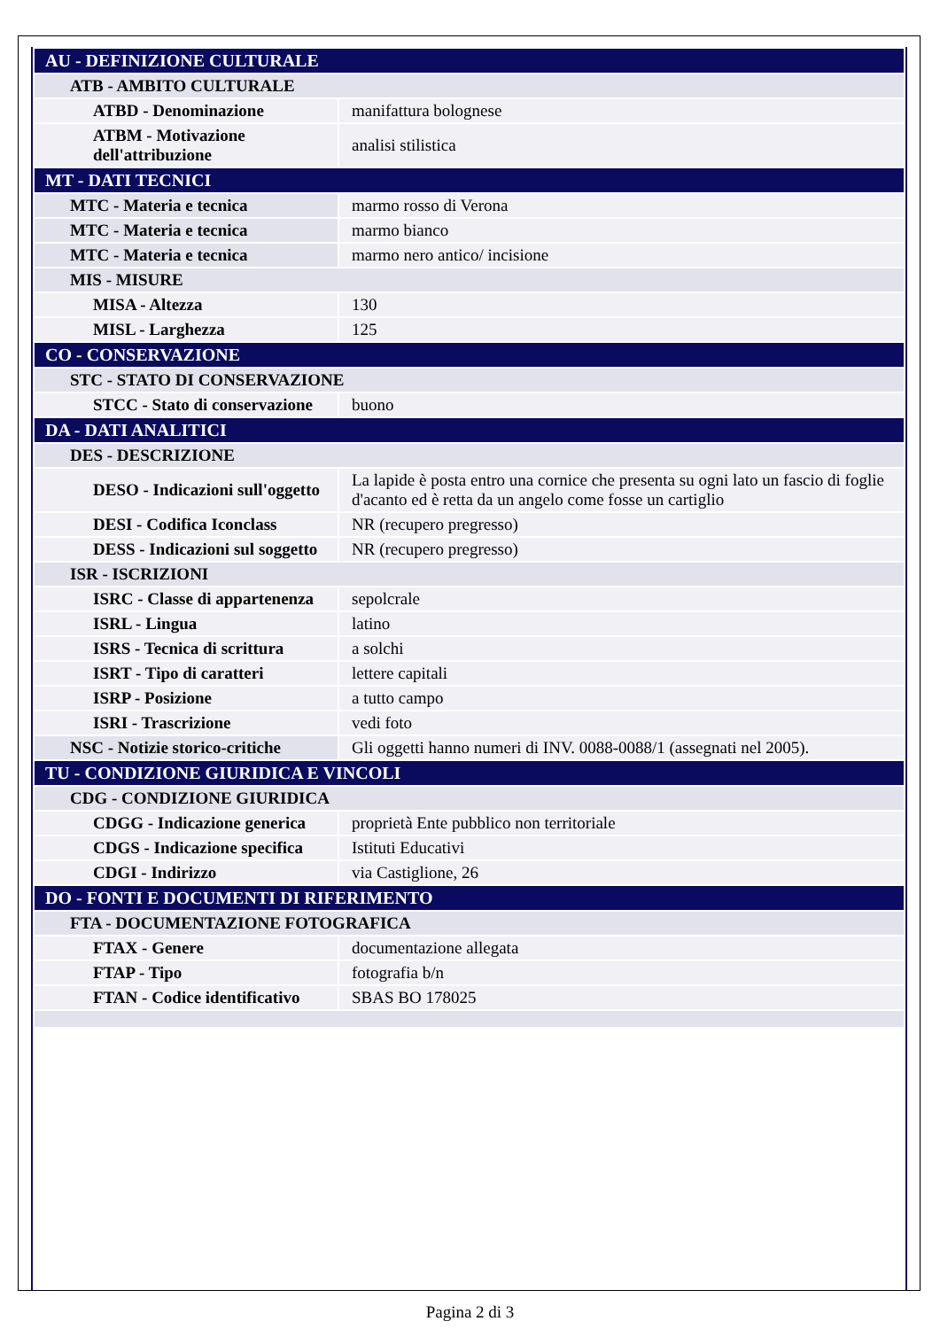| AU - DEFINIZIONE CULTURALE | |
| ATB - AMBITO CULTURALE | |
| ATBD - Denominazione | manifattura bolognese |
| ATBM - Motivazione dell'attribuzione | analisi stilistica |
| MT - DATI TECNICI | |
| MTC - Materia e tecnica | marmo rosso di Verona |
| MTC - Materia e tecnica | marmo bianco |
| MTC - Materia e tecnica | marmo nero antico/ incisione |
| MIS - MISURE | |
| MISA - Altezza | 130 |
| MISL - Larghezza | 125 |
| CO - CONSERVAZIONE | |
| STC - STATO DI CONSERVAZIONE | |
| STCC - Stato di conservazione | buono |
| DA - DATI ANALITICI | |
| DES - DESCRIZIONE | |
| DESO - Indicazioni sull'oggetto | La lapide è posta entro una cornice che presenta su ogni lato un fascio di foglie d'acanto ed è retta da un angelo come fosse un cartiglio |
| DESI - Codifica Iconclass | NR (recupero pregresso) |
| DESS - Indicazioni sul soggetto | NR (recupero pregresso) |
| ISR - ISCRIZIONI | |
| ISRC - Classe di appartenenza | sepolcrale |
| ISRL - Lingua | latino |
| ISRS - Tecnica di scrittura | a solchi |
| ISRT - Tipo di caratteri | lettere capitali |
| ISRP - Posizione | a tutto campo |
| ISRI - Trascrizione | vedi foto |
| NSC - Notizie storico-critiche | Gli oggetti hanno numeri di INV. 0088-0088/1 (assegnati nel 2005). |
| TU - CONDIZIONE GIURIDICA E VINCOLI | |
| CDG - CONDIZIONE GIURIDICA | |
| CDGG - Indicazione generica | proprietà Ente pubblico non territoriale |
| CDGS - Indicazione specifica | Istituti Educativi |
| CDGI - Indirizzo | via Castiglione, 26 |
| DO - FONTI E DOCUMENTI DI RIFERIMENTO | |
| FTA - DOCUMENTAZIONE FOTOGRAFICA | |
| FTAX - Genere | documentazione allegata |
| FTAP - Tipo | fotografia b/n |
| FTAN - Codice identificativo | SBAS BO 178025 |
Pagina 2 di 3